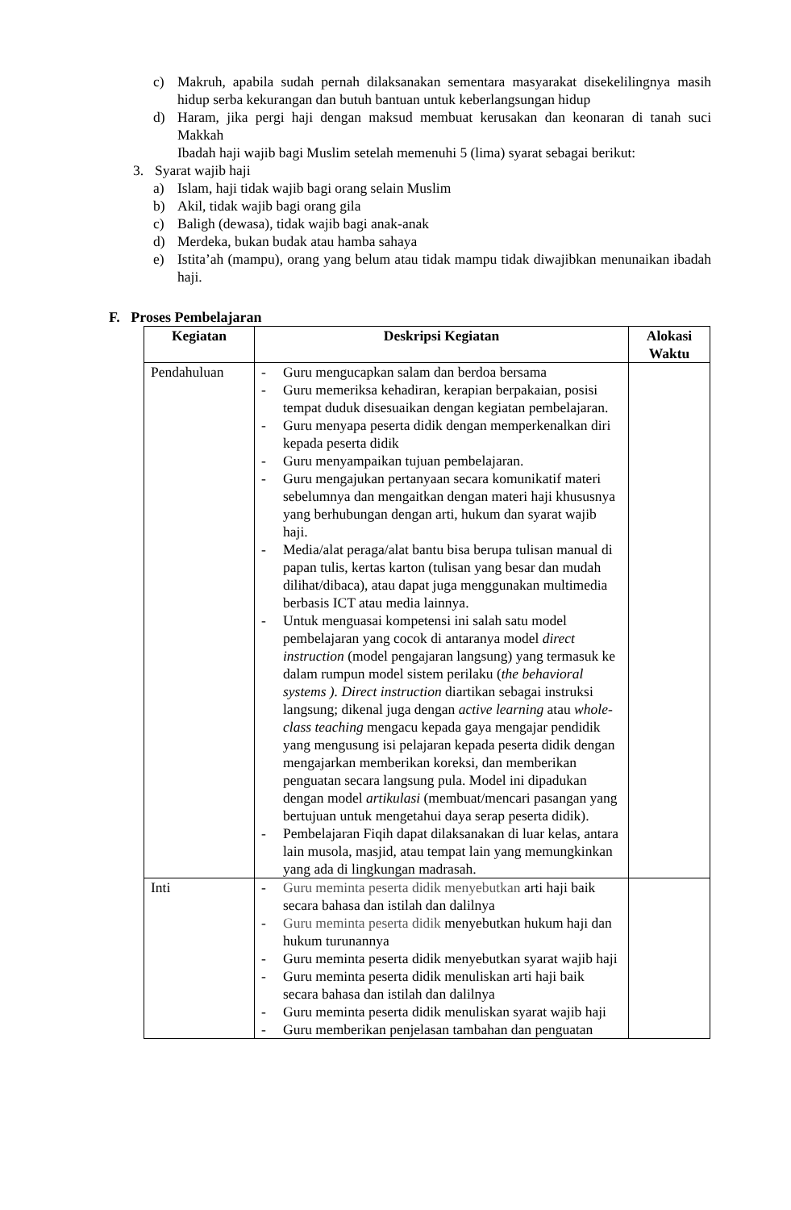c) Makruh, apabila sudah pernah dilaksanakan sementara masyarakat disekelilingnya masih hidup serba kekurangan dan butuh bantuan untuk keberlangsungan hidup
d) Haram, jika pergi haji dengan maksud membuat kerusakan dan keonaran di tanah suci Makkah
Ibadah haji wajib bagi Muslim setelah memenuhi 5 (lima) syarat sebagai berikut:
3. Syarat wajib haji
a) Islam, haji tidak wajib bagi orang selain Muslim
b) Akil, tidak wajib bagi orang gila
c) Baligh (dewasa), tidak wajib bagi anak-anak
d) Merdeka, bukan budak atau hamba sahaya
e) Istita’ah (mampu), orang yang belum atau tidak mampu tidak diwajibkan menunaikan ibadah haji.
F. Proses Pembelajaran
| Kegiatan | Deskripsi Kegiatan | Alokasi Waktu |
| --- | --- | --- |
| Pendahuluan | - Guru mengucapkan salam dan berdoa bersama - Guru memeriksa kehadiran, kerapian berpakaian, posisi tempat duduk disesuaikan dengan kegiatan pembelajaran. - Guru menyapa peserta didik dengan memperkenalkan diri kepada peserta didik - Guru menyampaikan tujuan pembelajaran. - Guru mengajukan pertanyaan secara komunikatif materi sebelumnya dan mengaitkan dengan materi haji khususnya yang berhubungan dengan arti, hukum dan syarat wajib haji. - Media/alat peraga/alat bantu bisa berupa tulisan manual di papan tulis, kertas karton (tulisan yang besar dan mudah dilihat/dibaca), atau dapat juga menggunakan multimedia berbasis ICT atau media lainnya. - Untuk menguasai kompetensi ini salah satu model pembelajaran yang cocok di antaranya model direct instruction (model pengajaran langsung) yang termasuk ke dalam rumpun model sistem perilaku ( the behavioral systems ). Direct instruction diartikan sebagai instruksi langsung; dikenal juga dengan active learning atau whole-class teaching mengacu kepada gaya mengajar pendidik yang mengusung isi pelajaran kepada peserta didik dengan mengajarkan memberikan koreksi, dan memberikan penguatan secara langsung pula. Model ini dipadukan dengan model artikulasi (membuat/mencari pasangan yang bertujuan untuk mengetahui daya serap peserta didik). - Pembelajaran Fiqih dapat dilaksanakan di luar kelas, antara lain musola, masjid, atau tempat lain yang memungkinkan yang ada di lingkungan madrasah. | |
| Inti | - Guru meminta peserta didik menyebutkan arti haji baik secara bahasa dan istilah dan dalilnya - Guru meminta peserta didik menyebutkan hukum haji dan hukum turunannya - Guru meminta peserta didik menyebutkan syarat wajib haji - Guru meminta peserta didik menuliskan arti haji baik secara bahasa dan istilah dan dalilnya - Guru meminta peserta didik menuliskan syarat wajib haji - Guru memberikan penjelasan tambahan dan penguatan | |